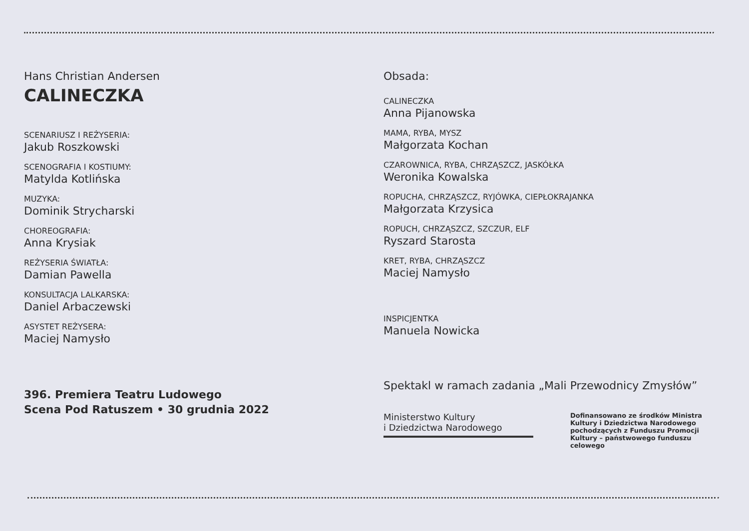Hans Christian Andersen
CALINECZKA
SCENARIUSZ I REŻYSERIA:
Jakub Roszkowski
SCENOGRAFIA I KOSTIUMY:
Matylda Kotlińska
MUZYKA:
Dominik Strycharski
CHOREOGRAFIA:
Anna Krysiak
REŻYSERIA ŚWIATŁA:
Damian Pawella
KONSULTACJA LALKARSKA:
Daniel Arbaczewski
ASYSTET REŻYSERA:
Maciej Namysło
396. Premiera Teatru Ludowego
Scena Pod Ratuszem • 30 grudnia 2022
Obsada:
CALINECZKA
Anna Pijanowska
MAMA, RYBA, MYSZ
Małgorzata Kochan
CZAROWNICA, RYBA, CHRZĄSZCZ, JASKÓŁKA
Weronika Kowalska
ROPUCHA, CHRZĄSZCZ, RYJÓWKA, CIEPŁOKRAJANKA
Małgorzata Krzysica
ROPUCH, CHRZĄSZCZ, SZCZUR, ELF
Ryszard Starosta
KRET, RYBA, CHRZĄSZCZ
Maciej Namysło
INSPICJENTKA
Manuela Nowicka
Spektakl w ramach zadania „Mali Przewodnicy Zmysłów”
Ministerstwo Kultury
i Dziedzictwa Narodowego
Dofinansowano ze środków Ministra Kultury i Dziedzictwa Narodowego pochodzących z Funduszu Promocji Kultury – państwowego funduszu celowego